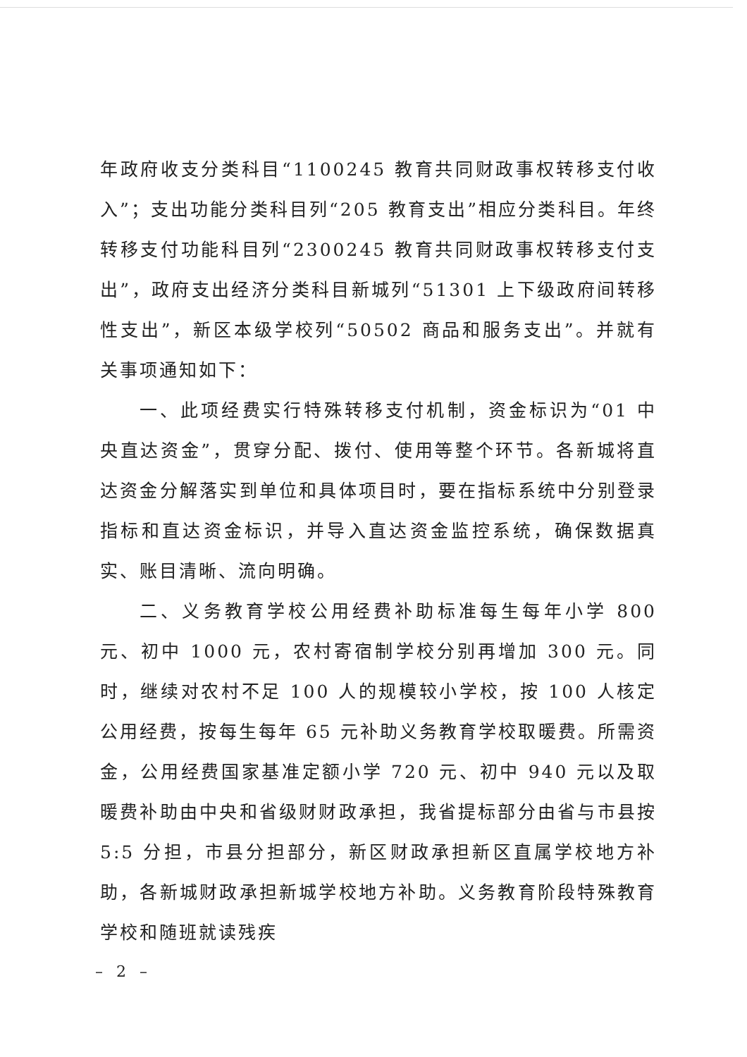年政府收支分类科目“1100245 教育共同财政事权转移支付收入”；支出功能分类科目列“205 教育支出”相应分类科目。年终转移支付功能科目列“2300245 教育共同财政事权转移支付支出”，政府支出经济分类科目新城列“51301 上下级政府间转移性支出”，新区本级学校列“50502 商品和服务支出”。并就有关事项通知如下：
一、此项经费实行特殊转移支付机制，资金标识为“01 中央直达资金”，贯穿分配、拨付、使用等整个环节。各新城将直达资金分解落实到单位和具体项目时，要在指标系统中分别登录指标和直达资金标识，并导入直达资金监控系统，确保数据真实、账目清晰、流向明确。
二、义务教育学校公用经费补助标准每生每年小学 800 元、初中 1000 元，农村寄宿制学校分别再增加 300 元。同时，继续对农村不足 100 人的规模较小学校，按 100 人核定公用经费，按每生每年 65 元补助义务教育学校取暖费。所需资金，公用经费国家基准定额小学 720 元、初中 940 元以及取暖费补助由中央和省级财财政承担，我省提标部分由省与市县按 5:5 分担，市县分担部分，新区财政承担新区直属学校地方补助，各新城财政承担新城学校地方补助。义务教育阶段特殊教育学校和随班就读残疾
– 2 –